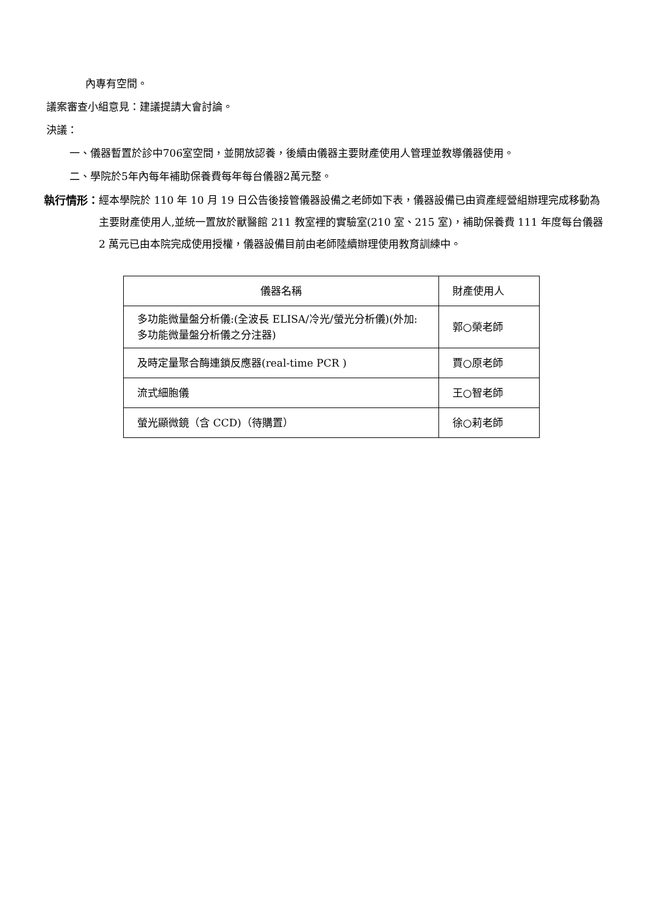內專有空間。
議案審查小組意見：建議提請大會討論。
決議：
一、儀器暫置於診中706室空間，並開放認養，後續由儀器主要財產使用人管理並教導儀器使用。
二、學院於5年內每年補助保養費每年每台儀器2萬元整。
執行情形：
經本學院於 110 年 10 月 19 日公告後接管儀器設備之老師如下表，儀器設備已由資產經營組辦理完成移動為主要財產使用人,並統一置放於獸醫館 211 教室裡的實驗室(210 室、215 室)，補助保養費 111 年度每台儀器 2 萬元已由本院完成使用授權，儀器設備目前由老師陸續辦理使用教育訓練中。
| 儀器名稱 | 財產使用人 |
| --- | --- |
| 多功能微量盤分析儀:(全波長 ELISA/冷光/螢光分析儀)(外加: 多功能微量盤分析儀之分注器) | 郭○榮老師 |
| 及時定量聚合酶連鎖反應器(real-time PCR ) | 賈○原老師 |
| 流式細胞儀 | 王○智老師 |
| 螢光顯微鏡（含 CCD)（待購置） | 徐○莉老師 |